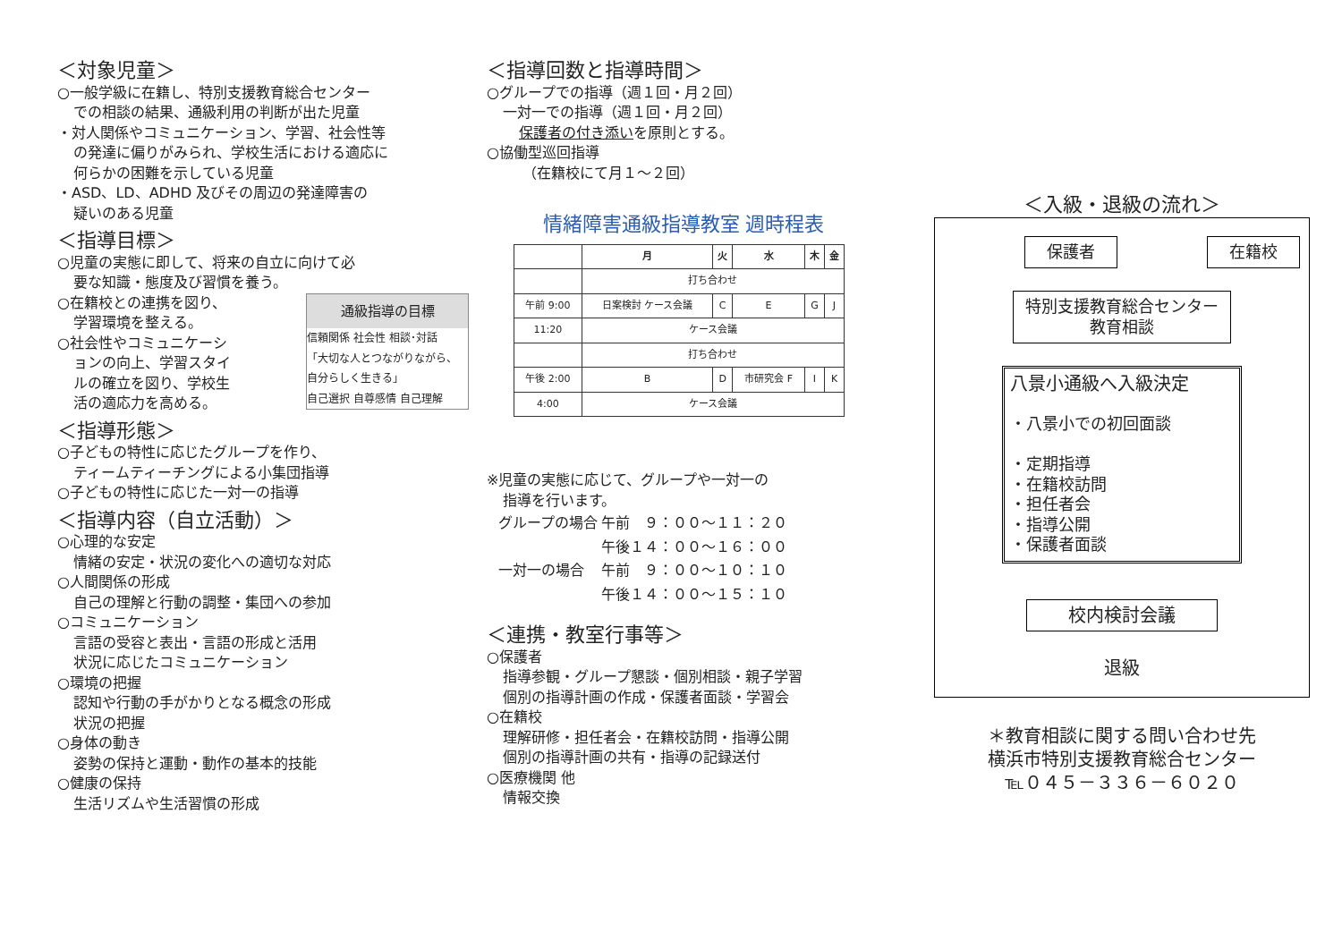＜対象児童＞
○一般学級に在籍し、特別支援教育総合センター
での相談の結果、通級利用の判断が出た児童
・対人関係やコミュニケーション、学習、社会性等
の発達に偏りがみられ、学校生活における適応に
何らかの困難を示している児童
・ASD、LD、ADHD 及びその周辺の発達障害の
疑いのある児童
＜指導目標＞
○児童の実態に即して、将来の自立に向けて必
要な知識・態度及び習慣を養う。
通級指導の目標
信頼関係 社会性 相談･対話
「大切な人とつながりながら、
自分らしく生きる」
自己選択 自尊感情 自己理解
○在籍校との連携を図り、
学習環境を整える。
○社会性やコミュニケーシ
ョンの向上、学習スタイ
ルの確立を図り、学校生
活の適応力を高める。
＜指導形態＞
○子どもの特性に応じたグループを作り、
ティームティーチングによる小集団指導
○子どもの特性に応じた一対一の指導
＜指導内容（自立活動）＞
○心理的な安定
情緒の安定・状況の変化への適切な対応
○人間関係の形成
自己の理解と行動の調整・集団への参加
○コミュニケーション
言語の受容と表出・言語の形成と活用
状況に応じたコミュニケーション
○環境の把握
認知や行動の手がかりとなる概念の形成
状況の把握
○身体の動き
姿勢の保持と運動・動作の基本的技能
○健康の保持
生活リズムや生活習慣の形成
＜指導回数と指導時間＞
○グループでの指導（週１回・月２回）
一対一での指導（週１回・月２回）
保護者の付き添いを原則とする。
○協働型巡回指導
（在籍校にて月１～２回）
情緒障害通級指導教室 週時程表
| | 月 | 火 | 水 | 木 | 金 |
| --- | --- | --- | --- | --- | --- |
| | 打ち合わせ | | | | |
| 午前 9:00 | 日案検討 ケース会議 | C | E | G | J |
| 11:20 | ケース会議 | | | | |
| | 打ち合わせ | | | | |
| 午後 2:00 | B | D | 市研究会 F | I | K |
| 4:00 | ケース会議 | | | | |
※児童の実態に応じて、グループや一対一の
指導を行います。
| グループの場合 | 午前 ９：００～１１：２０ |
| | 午後１４：００～１６：００ |
| 一対一の場合 | 午前 ９：００～１０：１０ |
| | 午後１４：００～１５：１０ |
＜連携・教室行事等＞
○保護者
指導参観・グループ懇談・個別相談・親子学習
個別の指導計画の作成・保護者面談・学習会
○在籍校
理解研修・担任者会・在籍校訪問・指導公開
個別の指導計画の共有・指導の記録送付
○医療機関 他
情報交換
＜入級・退級の流れ＞
保護者 在籍校
特別支援教育総合センター
教育相談
八景小通級へ入級決定
・八景小での初回面談
・定期指導
・在籍校訪問
・担任者会
・指導公開
・保護者面談
校内検討会議
退級
＊教育相談に関する問い合わせ先
横浜市特別支援教育総合センター
℡０４５－３３６－６０２０